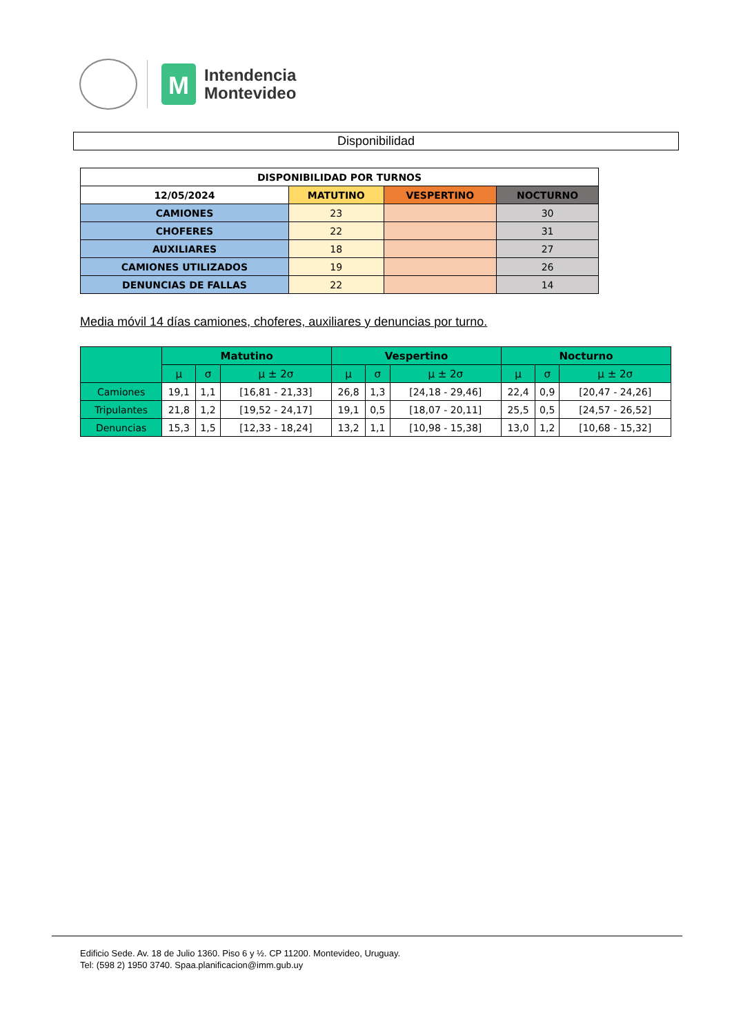M
Intendencia
Montevideo
Disponibilidad
| DISPONIBILIDAD POR TURNOS | | | |
| --- | --- | --- | --- |
| 12/05/2024 | MATUTINO | VESPERTINO | NOCTURNO |
| CAMIONES | 23 | | 30 |
| CHOFERES | 22 | | 31 |
| AUXILIARES | 18 | | 27 |
| CAMIONES UTILIZADOS | 19 | | 26 |
| DENUNCIAS DE FALLAS | 22 | | 14 |
Media móvil 14 días camiones, choferes, auxiliares y denuncias por turno.
| | Matutino | | | Vespertino | | | Nocturno | | |
| --- | --- | --- | --- | --- | --- | --- | --- | --- | --- |
| | μ | σ | μ ± 2σ | μ | σ | μ ± 2σ | μ | σ | μ ± 2σ |
| Camiones | 19,1 | 1,1 | [16,81 - 21,33] | 26,8 | 1,3 | [24,18 - 29,46] | 22,4 | 0,9 | [20,47 - 24,26] |
| Tripulantes | 21,8 | 1,2 | [19,52 - 24,17] | 19,1 | 0,5 | [18,07 - 20,11] | 25,5 | 0,5 | [24,57 - 26,52] |
| Denuncias | 15,3 | 1,5 | [12,33 - 18,24] | 13,2 | 1,1 | [10,98 - 15,38] | 13,0 | 1,2 | [10,68 - 15,32] |
Edificio Sede. Av. 18 de Julio 1360. Piso 6 y ½. CP 11200. Montevideo, Uruguay.
Tel: (598 2) 1950 3740. Spaa.planificacion@imm.gub.uy